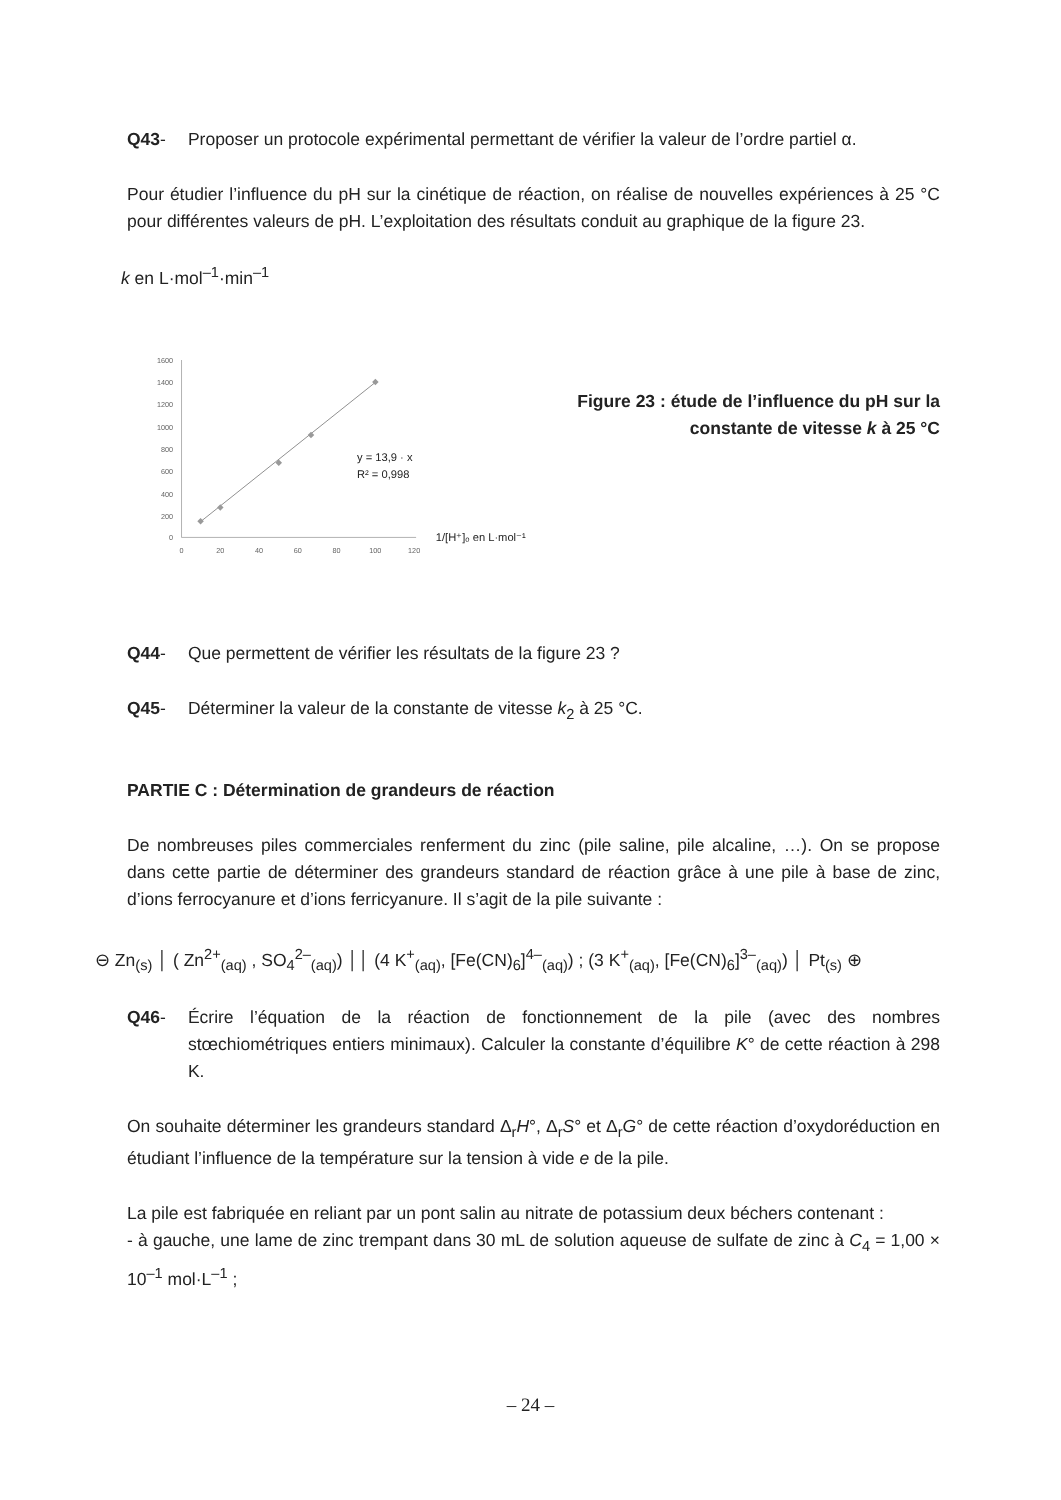Q43- Proposer un protocole expérimental permettant de vérifier la valeur de l’ordre partiel α.
Pour étudier l’influence du pH sur la cinétique de réaction, on réalise de nouvelles expériences à 25 °C pour différentes valeurs de pH. L’exploitation des résultats conduit au graphique de la figure 23.
k en L·mol<sup>–1</sup>·min<sup>–1</sup>
1600
1400
1200
1000
800
600
400
200
0
0
20
40
60
80
100
120
y = 13,9 · x
R² = 0,998
1/[H⁺]ₒ en L·mol⁻¹
Figure 23 : étude de l’influence du pH sur la constante de vitesse k à 25 °C
Q44- Que permettent de vérifier les résultats de la figure 23 ?
Q45- Déterminer la valeur de la constante de vitesse k<sub>2</sub> à 25 °C.
PARTIE C : Détermination de grandeurs de réaction
De nombreuses piles commerciales renferment du zinc (pile saline, pile alcaline, …). On se propose dans cette partie de déterminer des grandeurs standard de réaction grâce à une pile à base de zinc, d’ions ferrocyanure et d’ions ferricyanure. Il s’agit de la pile suivante :
⊖ Zn<sub>(s)</sub> │ ( Zn<sup>2+</sup><sub>(aq)</sub> , SO<sub>4</sub><sup>2–</sup><sub>(aq)</sub>) ││ (4 K<sup>+</sup><sub>(aq)</sub>, [Fe(CN)<sub>6</sub>]<sup>4–</sup><sub>(aq)</sub>) ; (3 K<sup>+</sup><sub>(aq)</sub>, [Fe(CN)<sub>6</sub>]<sup>3–</sup><sub>(aq)</sub>) │ Pt<sub>(s)</sub> ⊕
Q46- Écrire l’équation de la réaction de fonctionnement de la pile (avec des nombres stœchiométriques entiers minimaux). Calculer la constante d’équilibre K° de cette réaction à 298 K.
On souhaite déterminer les grandeurs standard Δ<sub>r</sub>H°, Δ<sub>r</sub>S° et Δ<sub>r</sub>G° de cette réaction d’oxydoréduction en étudiant l’influence de la température sur la tension à vide e de la pile.
La pile est fabriquée en reliant par un pont salin au nitrate de potassium deux béchers contenant :
- à gauche, une lame de zinc trempant dans 30 mL de solution aqueuse de sulfate de zinc à C<sub>4</sub> = 1,00 × 10<sup>–1</sup> mol·L<sup>–1</sup> ;
– 24 –